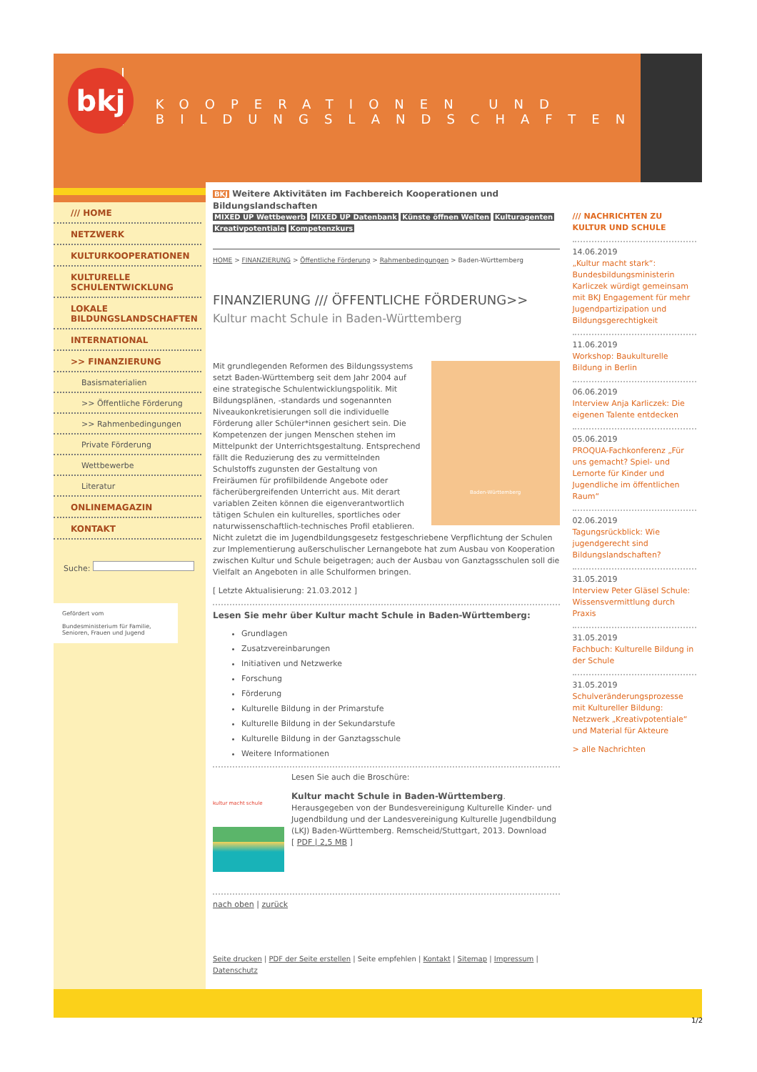bkj
KOOPERATIONEN UND
BILDUNGSLANDSCHAFTEN
/// HOME
NETZWERK
KULTURKOOPERATIONEN
KULTURELLE SCHULENTWICKLUNG
LOKALE BILDUNGSLANDSCHAFTEN
INTERNATIONAL
>> FINANZIERUNG
Basismaterialien
>> Öffentliche Förderung
>> Rahmenbedingungen
Private Förderung
Wettbewerbe
Literatur
ONLINEMAGAZIN
KONTAKT
Suche:
Gefördert vom
Bundesministerium für Familie, Senioren, Frauen und Jugend
BKJ Weitere Aktivitäten im Fachbereich Kooperationen und Bildungslandschaften
MIXED UP Wettbewerb MIXED UP Datenbank Künste öffnen Welten Kulturagenten Kreativpotentiale Kompetenzkurs
HOME > FINANZIERUNG > Öffentliche Förderung > Rahmenbedingungen > Baden-Württemberg
FINANZIERUNG /// ÖFFENTLICHE FÖRDERUNG>>
Kultur macht Schule in Baden-Württemberg
Baden-Württemberg
Mit grundlegenden Reformen des Bildungssystems setzt Baden-Württemberg seit dem Jahr 2004 auf eine strategische Schulentwicklungspolitik. Mit Bildungsplänen, -standards und sogenannten Niveaukonkretisierungen soll die individuelle Förderung aller Schüler*innen gesichert sein. Die Kompetenzen der jungen Menschen stehen im Mittelpunkt der Unterrichtsgestaltung. Entsprechend fällt die Reduzierung des zu vermittelnden Schulstoffs zugunsten der Gestaltung von Freiräumen für profilbildende Angebote oder fächerübergreifenden Unterricht aus. Mit derart variablen Zeiten können die eigenverantwortlich tätigen Schulen ein kulturelles, sportliches oder naturwissenschaftlich-technisches Profil etablieren. Nicht zuletzt die im Jugendbildungsgesetz festgeschriebene Verpflichtung der Schulen zur Implementierung außerschulischer Lernangebote hat zum Ausbau von Kooperation zwischen Kultur und Schule beigetragen; auch der Ausbau von Ganztagsschulen soll die Vielfalt an Angeboten in alle Schulformen bringen.
[ Letzte Aktualisierung: 21.03.2012 ]
Lesen Sie mehr über Kultur macht Schule in Baden-Württemberg:
Grundlagen
Zusatzvereinbarungen
Initiativen und Netzwerke
Forschung
Förderung
Kulturelle Bildung in der Primarstufe
Kulturelle Bildung in der Sekundarstufe
Kulturelle Bildung in der Ganztagsschule
Weitere Informationen
kultur macht schule
Lesen Sie auch die Broschüre:
Kultur macht Schule in Baden-Württemberg.
Herausgegeben von der Bundesvereinigung Kulturelle Kinder- und Jugendbildung und der Landesvereinigung Kulturelle Jugendbildung (LKJ) Baden-Württemberg. Remscheid/Stuttgart, 2013. Download
[ PDF | 2,5 MB ]
nach oben | zurück
Seite drucken | PDF der Seite erstellen | Seite empfehlen | Kontakt | Sitemap | Impressum | Datenschutz
/// NACHRICHTEN ZU KULTUR UND SCHULE
14.06.2019
„Kultur macht stark“: Bundesbildungsministerin Karliczek würdigt gemeinsam mit BKJ Engagement für mehr Jugendpartizipation und Bildungsgerechtigkeit
11.06.2019
Workshop: Baukulturelle Bildung in Berlin
06.06.2019
Interview Anja Karliczek: Die eigenen Talente entdecken
05.06.2019
PROQUA-Fachkonferenz „Für uns gemacht? Spiel- und Lernorte für Kinder und Jugendliche im öffentlichen Raum“
02.06.2019
Tagungsrückblick: Wie jugendgerecht sind Bildungslandschaften?
31.05.2019
Interview Peter Gläsel Schule: Wissensvermittlung durch Praxis
31.05.2019
Fachbuch: Kulturelle Bildung in der Schule
31.05.2019
Schulveränderungsprozesse mit Kultureller Bildung: Netzwerk „Kreativpotentiale“ und Material für Akteure
> alle Nachrichten
1/2